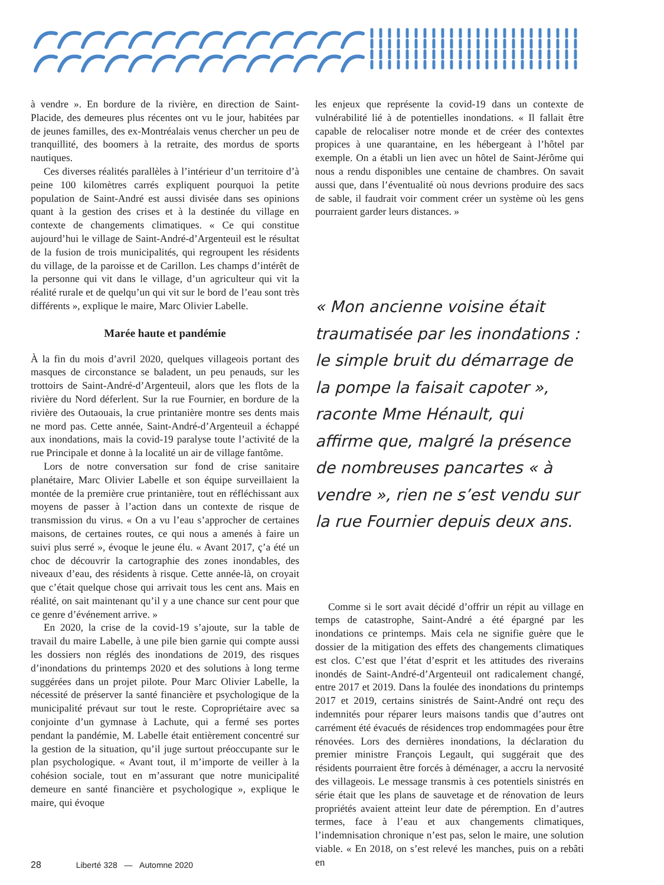à vendre ». En bordure de la rivière, en direction de Saint-Placide, des demeures plus récentes ont vu le jour, habitées par de jeunes familles, des ex-Montréalais venus chercher un peu de tranquillité, des boomers à la retraite, des mordus de sports nautiques.
Ces diverses réalités parallèles à l’intérieur d’un territoire d’à peine 100 kilomètres carrés expliquent pourquoi la petite population de Saint-André est aussi divisée dans ses opinions quant à la gestion des crises et à la destinée du village en contexte de changements climatiques. « Ce qui constitue aujourd’hui le village de Saint-André-d’Argenteuil est le résultat de la fusion de trois municipalités, qui regroupent les résidents du village, de la paroisse et de Carillon. Les champs d’intérêt de la personne qui vit dans le village, d’un agriculteur qui vit la réalité rurale et de quelqu’un qui vit sur le bord de l’eau sont très différents », explique le maire, Marc Olivier Labelle.
Marée haute et pandémie
À la fin du mois d’avril 2020, quelques villageois portant des masques de circonstance se baladent, un peu penauds, sur les trottoirs de Saint-André-d’Argenteuil, alors que les flots de la rivière du Nord déferlent. Sur la rue Fournier, en bordure de la rivière des Outaouais, la crue printanière montre ses dents mais ne mord pas. Cette année, Saint-André-d’Argenteuil a échappé aux inondations, mais la covid-19 paralyse toute l’activité de la rue Principale et donne à la localité un air de village fantôme.
Lors de notre conversation sur fond de crise sanitaire planétaire, Marc Olivier Labelle et son équipe surveillaient la montée de la première crue printanière, tout en réfléchissant aux moyens de passer à l’action dans un contexte de risque de transmission du virus. « On a vu l’eau s’approcher de certaines maisons, de certaines routes, ce qui nous a amenés à faire un suivi plus serré », évoque le jeune élu. « Avant 2017, ç’a été un choc de découvrir la cartographie des zones inondables, des niveaux d’eau, des résidents à risque. Cette année-là, on croyait que c’était quelque chose qui arrivait tous les cent ans. Mais en réalité, on sait maintenant qu’il y a une chance sur cent pour que ce genre d’événement arrive. »
En 2020, la crise de la covid-19 s’ajoute, sur la table de travail du maire Labelle, à une pile bien garnie qui compte aussi les dossiers non réglés des inondations de 2019, des risques d’inondations du printemps 2020 et des solutions à long terme suggérées dans un projet pilote. Pour Marc Olivier Labelle, la nécessité de préserver la santé financière et psychologique de la municipalité prévaut sur tout le reste. Copropriétaire avec sa conjointe d’un gymnase à Lachute, qui a fermé ses portes pendant la pandémie, M. Labelle était entièrement concentré sur la gestion de la situation, qu’il juge surtout préoccupante sur le plan psychologique. « Avant tout, il m’importe de veiller à la cohésion sociale, tout en m’assurant que notre municipalité demeure en santé financière et psychologique », explique le maire, qui évoque
les enjeux que représente la covid-19 dans un contexte de vulnérabilité lié à de potentielles inondations. « Il fallait être capable de relocaliser notre monde et de créer des contextes propices à une quarantaine, en les hébergeant à l’hôtel par exemple. On a établi un lien avec un hôtel de Saint-Jérôme qui nous a rendu disponibles une centaine de chambres. On savait aussi que, dans l’éventualité où nous devrions produire des sacs de sable, il faudrait voir comment créer un système où les gens pourraient garder leurs distances. »
« Mon ancienne voisine était traumatisée par les inondations : le simple bruit du démarrage de la pompe la faisait capoter », raconte Mme Hénault, qui affirme que, malgré la présence de nombreuses pancartes « à vendre », rien ne s’est vendu sur la rue Fournier depuis deux ans.
Comme si le sort avait décidé d’offrir un répit au village en temps de catastrophe, Saint-André a été épargné par les inondations ce printemps. Mais cela ne signifie guère que le dossier de la mitigation des effets des changements climatiques est clos. C’est que l’état d’esprit et les attitudes des riverains inondés de Saint-André-d’Argenteuil ont radicalement changé, entre 2017 et 2019. Dans la foulée des inondations du printemps 2017 et 2019, certains sinistrés de Saint-André ont reçu des indemnités pour réparer leurs maisons tandis que d’autres ont carrément été évacués de résidences trop endommagées pour être rénovées. Lors des dernières inondations, la déclaration du premier ministre François Legault, qui suggérait que des résidents pourraient être forcés à déménager, a accru la nervosité des villageois. Le message transmis à ces potentiels sinistrés en série était que les plans de sauvetage et de rénovation de leurs propriétés avaient atteint leur date de péremption. En d’autres termes, face à l’eau et aux changements climatiques, l’indemnisation chronique n’est pas, selon le maire, une solution viable. « En 2018, on s’est relevé les manches, puis on a rebâti en
28 Liberté 328 — Automne 2020